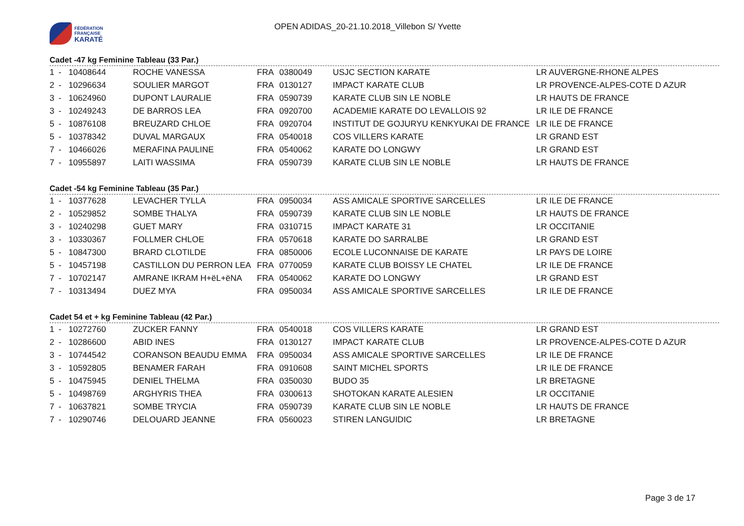FÉDÉRATION
FRANÇAISE
KARATÉ
OPEN ADIDAS_20-21.10.2018_Villebon S/ Yvette
Cadet -47 kg Feminine Tableau (33 Par.)
| 1 | - | 10408644 | ROCHE VANESSA | FRA | 0380049 | USJC SECTION KARATE | LR AUVERGNE-RHONE ALPES |
| 2 | - | 10296634 | SOULIER MARGOT | FRA | 0130127 | IMPACT KARATE CLUB | LR PROVENCE-ALPES-COTE D AZUR |
| 3 | - | 10624960 | DUPONT LAURALIE | FRA | 0590739 | KARATE CLUB SIN LE NOBLE | LR HAUTS DE FRANCE |
| 3 | - | 10249243 | DE BARROS LEA | FRA | 0920700 | ACADEMIE KARATE DO LEVALLOIS 92 | LR ILE DE FRANCE |
| 5 | - | 10876108 | BREUZARD CHLOE | FRA | 0920704 | INSTITUT DE GOJURYU KENKYUKAI DE FRANCE | LR ILE DE FRANCE |
| 5 | - | 10378342 | DUVAL MARGAUX | FRA | 0540018 | COS VILLERS KARATE | LR GRAND EST |
| 7 | - | 10466026 | MERAFINA PAULINE | FRA | 0540062 | KARATE DO LONGWY | LR GRAND EST |
| 7 | - | 10955897 | LAITI WASSIMA | FRA | 0590739 | KARATE CLUB SIN LE NOBLE | LR HAUTS DE FRANCE |
Cadet -54 kg Feminine Tableau (35 Par.)
| 1 | - | 10377628 | LEVACHER TYLLA | FRA | 0950034 | ASS AMICALE SPORTIVE SARCELLES | LR ILE DE FRANCE |
| 2 | - | 10529852 | SOMBE THALYA | FRA | 0590739 | KARATE CLUB SIN LE NOBLE | LR HAUTS DE FRANCE |
| 3 | - | 10240298 | GUET MARY | FRA | 0310715 | IMPACT KARATE 31 | LR OCCITANIE |
| 3 | - | 10330367 | FOLLMER CHLOE | FRA | 0570618 | KARATE DO SARRALBE | LR GRAND EST |
| 5 | - | 10847300 | BRARD CLOTILDE | FRA | 0850006 | ECOLE LUCONNAISE DE KARATE | LR PAYS DE LOIRE |
| 5 | - | 10457198 | CASTILLON DU PERRON LEA | FRA | 0770059 | KARATE CLUB BOISSY LE CHATEL | LR ILE DE FRANCE |
| 7 | - | 10702147 | AMRANE IKRAM H+ëL+ëNA | FRA | 0540062 | KARATE DO LONGWY | LR GRAND EST |
| 7 | - | 10313494 | DUEZ MYA | FRA | 0950034 | ASS AMICALE SPORTIVE SARCELLES | LR ILE DE FRANCE |
Cadet 54 et + kg Feminine Tableau (42 Par.)
| 1 | - | 10272760 | ZUCKER FANNY | FRA | 0540018 | COS VILLERS KARATE | LR GRAND EST |
| 2 | - | 10286600 | ABID INES | FRA | 0130127 | IMPACT KARATE CLUB | LR PROVENCE-ALPES-COTE D AZUR |
| 3 | - | 10744542 | CORANSON BEAUDU EMMA | FRA | 0950034 | ASS AMICALE SPORTIVE SARCELLES | LR ILE DE FRANCE |
| 3 | - | 10592805 | BENAMER FARAH | FRA | 0910608 | SAINT MICHEL SPORTS | LR ILE DE FRANCE |
| 5 | - | 10475945 | DENIEL THELMA | FRA | 0350030 | BUDO 35 | LR BRETAGNE |
| 5 | - | 10498769 | ARGHYRIS THEA | FRA | 0300613 | SHOTOKAN KARATE ALESIEN | LR OCCITANIE |
| 7 | - | 10637821 | SOMBE TRYCIA | FRA | 0590739 | KARATE CLUB SIN LE NOBLE | LR HAUTS DE FRANCE |
| 7 | - | 10290746 | DELOUARD JEANNE | FRA | 0560023 | STIREN LANGUIDIC | LR BRETAGNE |
Page 3 de 17